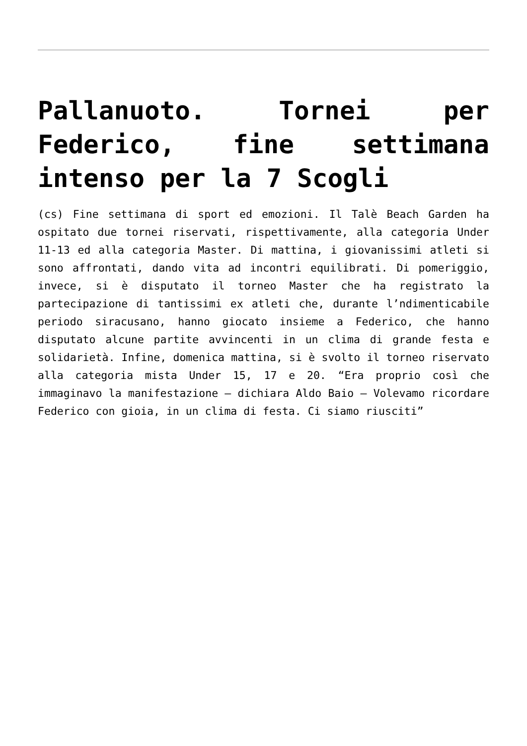Pallanuoto. Tornei per Federico, fine settimana intenso per la 7 Scogli
(cs) Fine settimana di sport ed emozioni. Il Talè Beach Garden ha ospitato due tornei riservati, rispettivamente, alla categoria Under 11-13 ed alla categoria Master. Di mattina, i giovanissimi atleti si sono affrontati, dando vita ad incontri equilibrati. Di pomeriggio, invece, si è disputato il torneo Master che ha registrato la partecipazione di tantissimi ex atleti che, durante l’ndimenticabile periodo siracusano, hanno giocato insieme a Federico, che hanno disputato alcune partite avvincenti in un clima di grande festa e solidarietà. Infine, domenica mattina, si è svolto il torneo riservato alla categoria mista Under 15, 17 e 20. “Era proprio così che immaginavo la manifestazione – dichiara Aldo Baio – Volevamo ricordare Federico con gioia, in un clima di festa. Ci siamo riusciti”